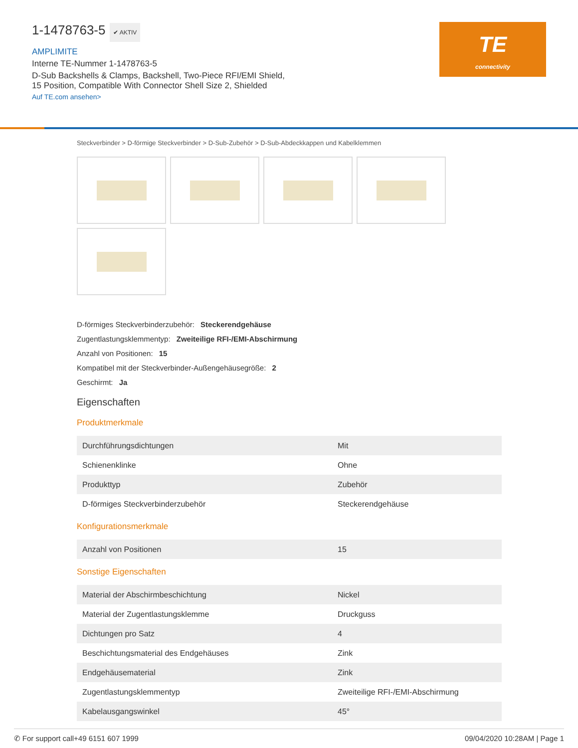1-1478763-5
✔ AKTIV
AMPLIMITE
Interne TE-Nummer 1-1478763-5
D-Sub Backshells & Clamps, Backshell, Two-Piece RFI/EMI Shield,
15 Position, Compatible With Connector Shell Size 2, Shielded
Auf TE.com ansehen>
TE
connectivity
Steckverbinder > D-förmige Steckverbinder > D-Sub-Zubehör > D-Sub-Abdeckkappen und Kabelklemmen
D-förmiges Steckverbinderzubehör: Steckerendgehäuse
Zugentlastungsklemmentyp: Zweiteilige RFI-/EMI-Abschirmung
Anzahl von Positionen: 15
Kompatibel mit der Steckverbinder-Außengehäusegröße: 2
Geschirmt: Ja
Eigenschaften
Produktmerkmale
| Durchführungsdichtungen | Mit |
| Schienenklinke | Ohne |
| Produkttyp | Zubehör |
| D-förmiges Steckverbinderzubehör | Steckerendgehäuse |
Konfigurationsmerkmale
| Anzahl von Positionen | 15 |
Sonstige Eigenschaften
| Material der Abschirmbeschichtung | Nickel |
| Material der Zugentlastungsklemme | Druckguss |
| Dichtungen pro Satz | 4 |
| Beschichtungsmaterial des Endgehäuses | Zink |
| Endgehäusematerial | Zink |
| Zugentlastungsklemmentyp | Zweiteilige RFI-/EMI-Abschirmung |
| Kabelausgangswinkel | 45° |
✆ For support call+49 6151 607 1999 09/04/2020 10:28AM | Page 1